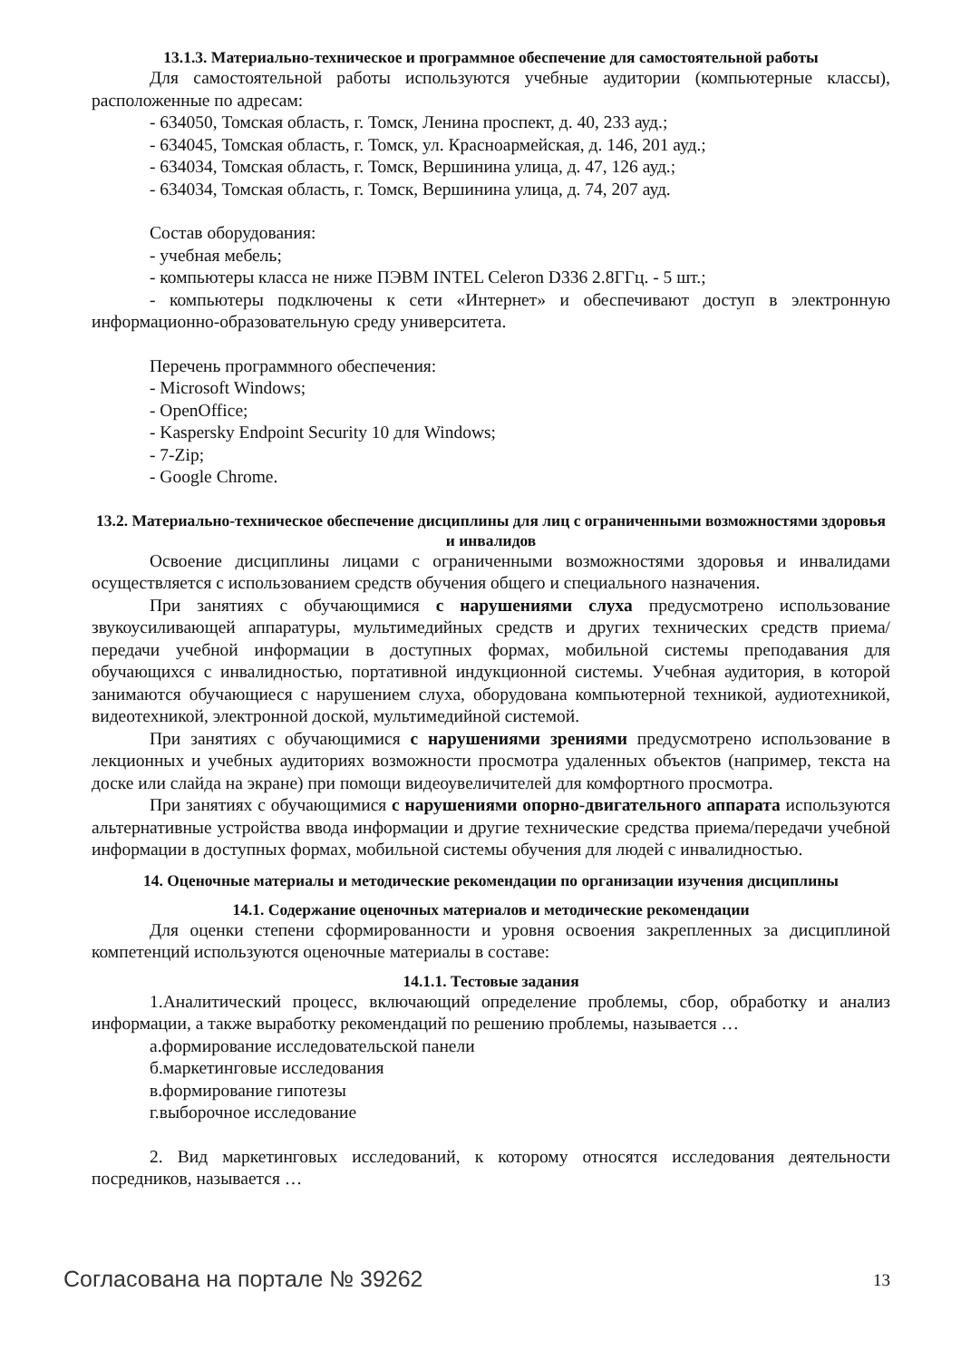13.1.3. Материально-техническое и программное обеспечение для самостоятельной работы
Для самостоятельной работы используются учебные аудитории (компьютерные классы), расположенные по адресам:
- 634050, Томская область, г. Томск, Ленина проспект, д. 40, 233 ауд.;
- 634045, Томская область, г. Томск, ул. Красноармейская, д. 146, 201 ауд.;
- 634034, Томская область, г. Томск, Вершинина улица, д. 47, 126 ауд.;
- 634034, Томская область, г. Томск, Вершинина улица, д. 74, 207 ауд.
Состав оборудования:
- учебная мебель;
- компьютеры класса не ниже ПЭВМ INTEL Celeron D336 2.8ГГц. - 5 шт.;
- компьютеры подключены к сети «Интернет» и обеспечивают доступ в электронную информационно-образовательную среду университета.
Перечень программного обеспечения:
- Microsoft Windows;
- OpenOffice;
- Kaspersky Endpoint Security 10 для Windows;
- 7-Zip;
- Google Chrome.
13.2. Материально-техническое обеспечение дисциплины для лиц с ограниченными возможностями здоровья и инвалидов
Освоение дисциплины лицами с ограниченными возможностями здоровья и инвалидами осуществляется с использованием средств обучения общего и специального назначения.
При занятиях с обучающимися с нарушениями слуха предусмотрено использование звукоусиливающей аппаратуры, мультимедийных средств и других технических средств приема/передачи учебной информации в доступных формах, мобильной системы преподавания для обучающихся с инвалидностью, портативной индукционной системы. Учебная аудитория, в которой занимаются обучающиеся с нарушением слуха, оборудована компьютерной техникой, аудиотехникой, видеотехникой, электронной доской, мультимедийной системой.
При занятиях с обучающимися с нарушениями зрениями предусмотрено использование в лекционных и учебных аудиториях возможности просмотра удаленных объектов (например, текста на доске или слайда на экране) при помощи видеоувеличителей для комфортного просмотра.
При занятиях с обучающимися с нарушениями опорно-двигательного аппарата используются альтернативные устройства ввода информации и другие технические средства приема/передачи учебной информации в доступных формах, мобильной системы обучения для людей с инвалидностью.
14. Оценочные материалы и методические рекомендации по организации изучения дисциплины
14.1. Содержание оценочных материалов и методические рекомендации
Для оценки степени сформированности и уровня освоения закрепленных за дисциплиной компетенций используются оценочные материалы в составе:
14.1.1. Тестовые задания
1.Аналитический процесс, включающий определение проблемы, сбор, обработку и анализ информации, а также выработку рекомендаций по решению проблемы, называется …
а.формирование исследовательской панели
б.маркетинговые исследования
в.формирование гипотезы
г.выборочное исследование
2. Вид маркетинговых исследований, к которому относятся исследования деятельности посредников, называется …
Согласована на портале № 39262 13